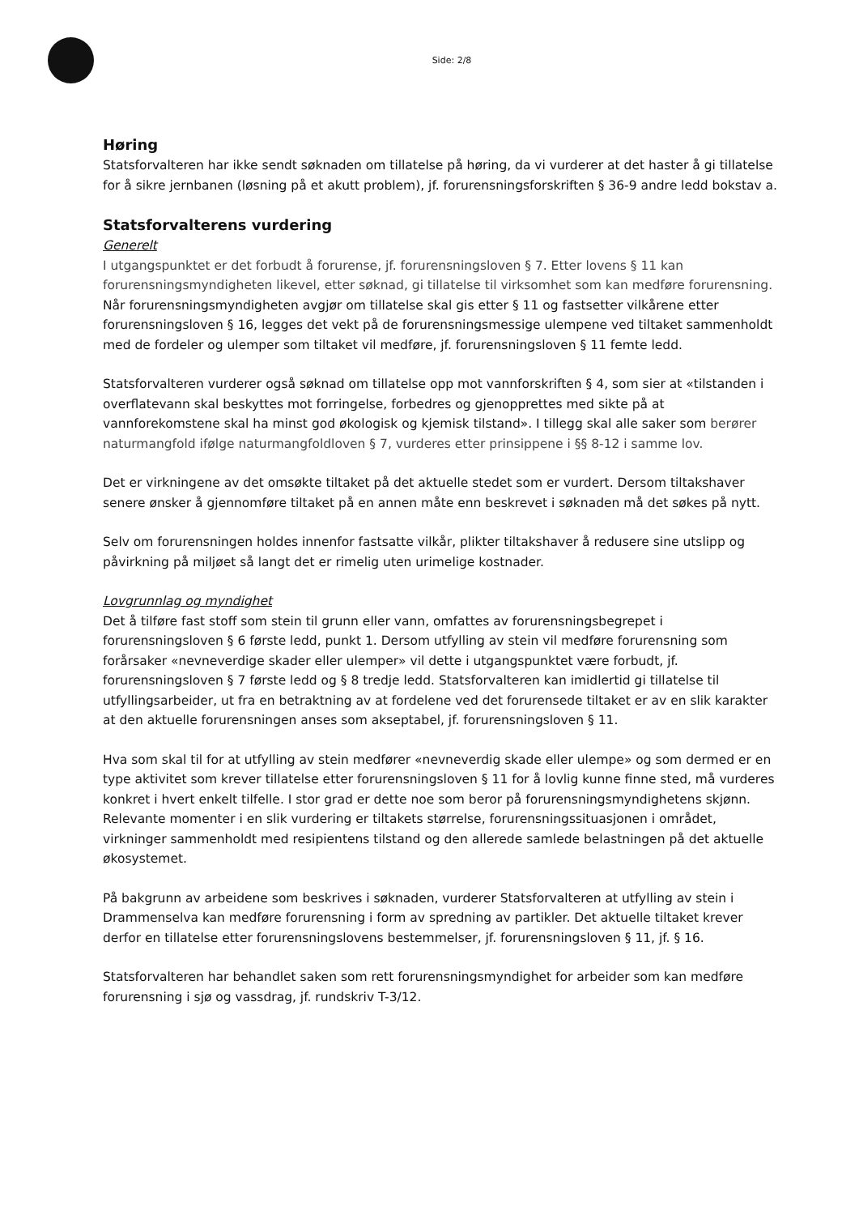Side: 2/8
Høring
Statsforvalteren har ikke sendt søknaden om tillatelse på høring, da vi vurderer at det haster å gi tillatelse for å sikre jernbanen (løsning på et akutt problem), jf. forurensningsforskriften § 36-9 andre ledd bokstav a.
Statsforvalterens vurdering
Generelt
I utgangspunktet er det forbudt å forurense, jf. forurensningsloven § 7. Etter lovens § 11 kan forurensningsmyndigheten likevel, etter søknad, gi tillatelse til virksomhet som kan medføre forurensning. Når forurensningsmyndigheten avgjør om tillatelse skal gis etter § 11 og fastsetter vilkårene etter forurensningsloven § 16, legges det vekt på de forurensningsmessige ulempene ved tiltaket sammenholdt med de fordeler og ulemper som tiltaket vil medføre, jf. forurensningsloven § 11 femte ledd.
Statsforvalteren vurderer også søknad om tillatelse opp mot vannforskriften § 4, som sier at «tilstanden i overflatevann skal beskyttes mot forringelse, forbedres og gjenopprettes med sikte på at vannforekomstene skal ha minst god økologisk og kjemisk tilstand». I tillegg skal alle saker som berører naturmangfold ifølge naturmangfoldloven § 7, vurderes etter prinsippene i §§ 8-12 i samme lov.
Det er virkningene av det omsøkte tiltaket på det aktuelle stedet som er vurdert. Dersom tiltakshaver senere ønsker å gjennomføre tiltaket på en annen måte enn beskrevet i søknaden må det søkes på nytt.
Selv om forurensningen holdes innenfor fastsatte vilkår, plikter tiltakshaver å redusere sine utslipp og påvirkning på miljøet så langt det er rimelig uten urimelige kostnader.
Lovgrunnlag og myndighet
Det å tilføre fast stoff som stein til grunn eller vann, omfattes av forurensningsbegrepet i forurensningsloven § 6 første ledd, punkt 1. Dersom utfylling av stein vil medføre forurensning som forårsaker «nevneverdige skader eller ulemper» vil dette i utgangspunktet være forbudt, jf. forurensningsloven § 7 første ledd og § 8 tredje ledd. Statsforvalteren kan imidlertid gi tillatelse til utfyllingsarbeider, ut fra en betraktning av at fordelene ved det forurensede tiltaket er av en slik karakter at den aktuelle forurensningen anses som akseptabel, jf. forurensningsloven § 11.
Hva som skal til for at utfylling av stein medfører «nevneverdig skade eller ulempe» og som dermed er en type aktivitet som krever tillatelse etter forurensningsloven § 11 for å lovlig kunne finne sted, må vurderes konkret i hvert enkelt tilfelle. I stor grad er dette noe som beror på forurensningsmyndighetens skjønn. Relevante momenter i en slik vurdering er tiltakets størrelse, forurensningssituasjonen i området, virkninger sammenholdt med resipientens tilstand og den allerede samlede belastningen på det aktuelle økosystemet.
På bakgrunn av arbeidene som beskrives i søknaden, vurderer Statsforvalteren at utfylling av stein i Drammenselva kan medføre forurensning i form av spredning av partikler. Det aktuelle tiltaket krever derfor en tillatelse etter forurensningslovens bestemmelser, jf. forurensningsloven § 11, jf. § 16.
Statsforvalteren har behandlet saken som rett forurensningsmyndighet for arbeider som kan medføre forurensning i sjø og vassdrag, jf. rundskriv T-3/12.